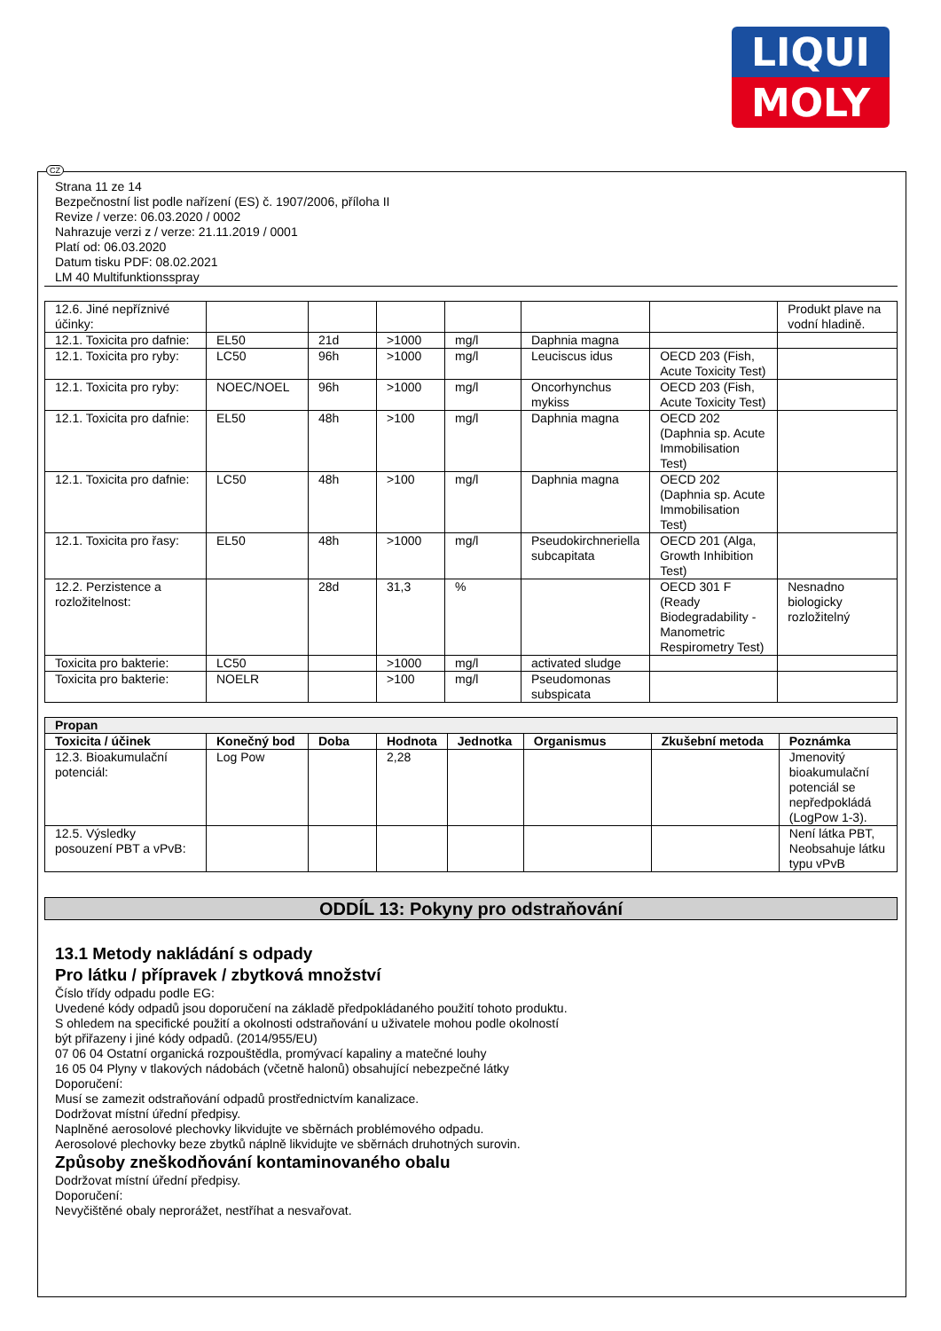LIQUI
MOLY
CZ
Strana 11 ze 14
Bezpečnostní list podle nařízení (ES) č. 1907/2006, příloha II
Revize / verze: 06.03.2020 / 0002
Nahrazuje verzi z / verze: 21.11.2019 / 0001
Platí od: 06.03.2020
Datum tisku PDF: 08.02.2021
LM 40 Multifunktionsspray
| 12.6. Jiné nepříznivé účinky: | | | | | | | Produkt plave na vodní hladině. |
| 12.1. Toxicita pro dafnie: | EL50 | 21d | >1000 | mg/l | Daphnia magna | | |
| 12.1. Toxicita pro ryby: | LC50 | 96h | >1000 | mg/l | Leuciscus idus | OECD 203 (Fish, Acute Toxicity Test) | |
| 12.1. Toxicita pro ryby: | NOEC/NOEL | 96h | >1000 | mg/l | Oncorhynchus mykiss | OECD 203 (Fish, Acute Toxicity Test) | |
| 12.1. Toxicita pro dafnie: | EL50 | 48h | >100 | mg/l | Daphnia magna | OECD 202 (Daphnia sp. Acute Immobilisation Test) | |
| 12.1. Toxicita pro dafnie: | LC50 | 48h | >100 | mg/l | Daphnia magna | OECD 202 (Daphnia sp. Acute Immobilisation Test) | |
| 12.1. Toxicita pro řasy: | EL50 | 48h | >1000 | mg/l | Pseudokirchneriella subcapitata | OECD 201 (Alga, Growth Inhibition Test) | |
| 12.2. Perzistence a rozložitelnost: | | 28d | 31,3 | % | | OECD 301 F (Ready Biodegradability - Manometric Respirometry Test) | Nesnadno biologicky rozložitelný |
| Toxicita pro bakterie: | LC50 | | >1000 | mg/l | activated sludge | | |
| Toxicita pro bakterie: | NOELR | | >100 | mg/l | Pseudomonas subspicata | | |
| Propan | | | | | | | |
| --- | --- | --- | --- | --- | --- | --- | --- |
| Toxicita / účinek | Konečný bod | Doba | Hodnota | Jednotka | Organismus | Zkušební metoda | Poznámka |
| 12.3. Bioakumulační potenciál: | Log Pow | | 2,28 | | | | Jmenovitý bioakumulační potenciál se nepředpokládá (LogPow 1-3). |
| 12.5. Výsledky posouzení PBT a vPvB: | | | | | | | Není látka PBT, Neobsahuje látku typu vPvB |
ODDÍL 13: Pokyny pro odstraňování
13.1 Metody nakládání s odpady
Pro látku / přípravek / zbytková množství
Číslo třídy odpadu podle EG:
Uvedené kódy odpadů jsou doporučení na základě předpokládaného použití tohoto produktu.
S ohledem na specifické použití a okolnosti odstraňování u uživatele mohou podle okolností
být přiřazeny i jiné kódy odpadů. (2014/955/EU)
07 06 04 Ostatní organická rozpouštědla, promývací kapaliny a matečné louhy
16 05 04 Plyny v tlakových nádobách (včetně halonů) obsahující nebezpečné látky
Doporučení:
Musí se zamezit odstraňování odpadů prostřednictvím kanalizace.
Dodržovat místní úřední předpisy.
Naplněné aerosolové plechovky likvidujte ve sběrnách problémového odpadu.
Aerosolové plechovky beze zbytků náplně likvidujte ve sběrnách druhotných surovin.
Způsoby zneškodňování kontaminovaného obalu
Dodržovat místní úřední předpisy.
Doporučení:
Nevyčištěné obaly neprorážet, nestříhat a nesvařovat.